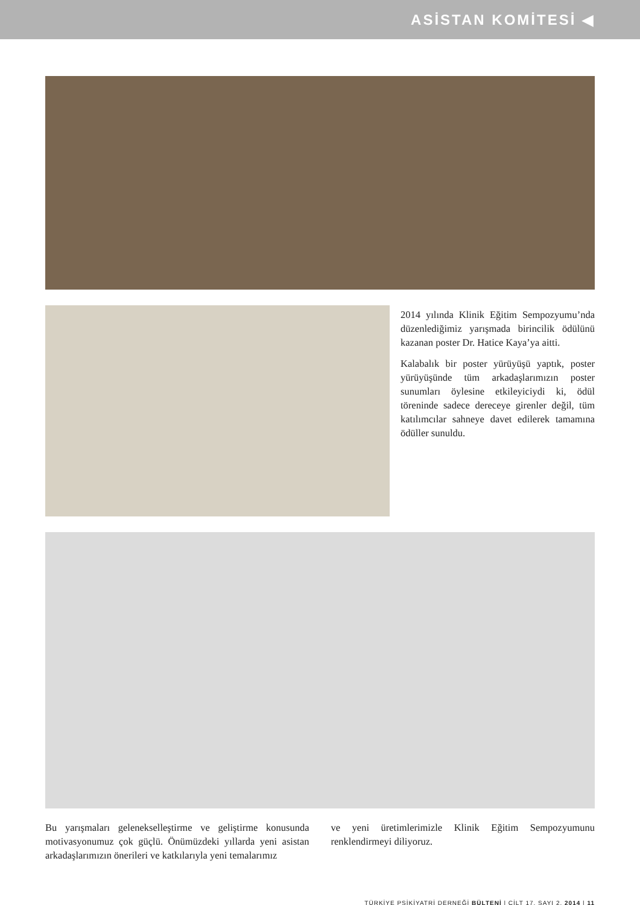ASİSTAN KOMİTESİ ◀
2014 yılında Klinik Eğitim Sempozyumu’nda düzenlediğimiz yarışmada birincilik ödülünü kazanan poster Dr. Hatice Kaya’ya aitti.
Kalabalık bir poster yürüyüşü yaptık, poster yürüyüşünde tüm arkadaşlarımızın poster sunumları öylesine etkileyiciydi ki, ödül töreninde sadece dereceye girenler değil, tüm katılımcılar sahneye davet edilerek tamamına ödüller sunuldu.
Bu yarışmaları geleneksel­leştirme ve geliştirme konusunda motivasyonumuz çok güçlü. Önümüzdeki yıllarda yeni asistan arkadaşlarımızın önerileri ve katkılarıyla yeni temalarımız
ve yeni üretimlerimizle Klinik Eğitim Sempozyumunu renklendirmeyi diliyoruz.
TÜRKİYE PSİKİYATRİ DERNEĞİ BÜLTENİ | CİLT 17, SAYI 2, 2014 | 11